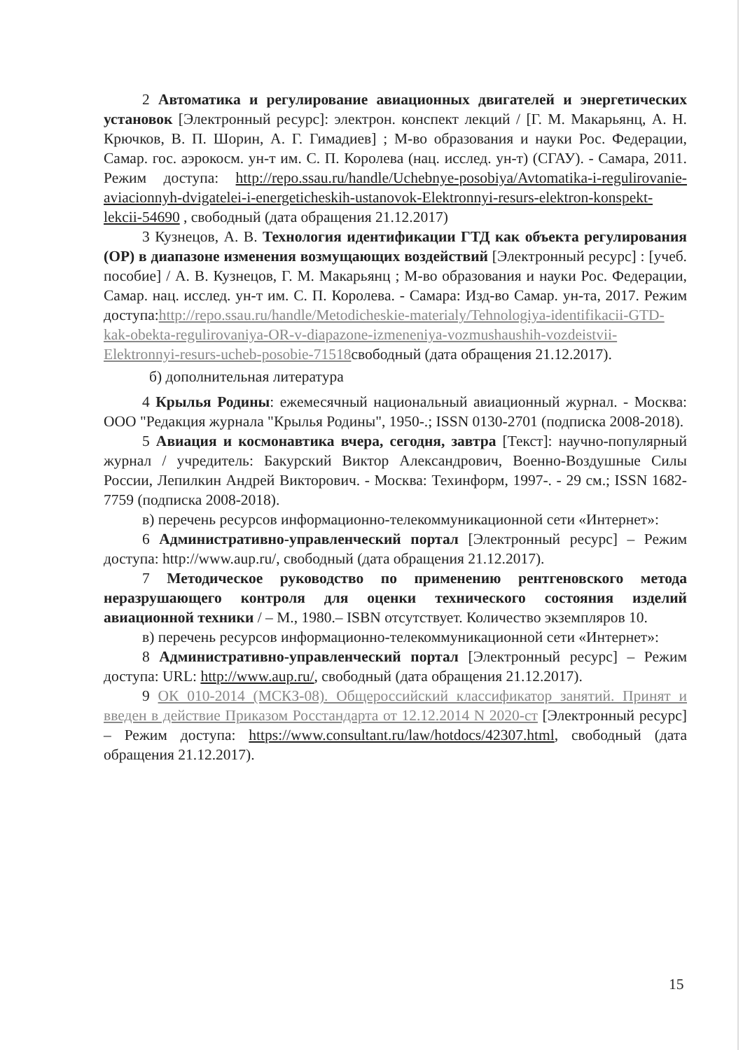2 Автоматика и регулирование авиационных двигателей и энергетических установок [Электронный ресурс]: электрон. конспект лекций / [Г. М. Макарьянц, А. Н. Крючков, В. П. Шорин, А. Г. Гимадиев] ; М-во образования и науки Рос. Федерации, Самар. гос. аэрокосм. ун-т им. С. П. Королева (нац. исслед. ун-т) (СГАУ). - Самара, 2011. Режим доступа: http://repo.ssau.ru/handle/Uchebnye-posobiya/Avtomatika-i-regulirovanie-aviacionnyh-dvigatelei-i-energeticheskih-ustanovok-Elektronnyi-resurs-elektron-konspekt-lekcii-54690 , свободный (дата обращения 21.12.2017)
3 Кузнецов, А. В. Технология идентификации ГТД как объекта регулирования (ОР) в диапазоне изменения возмущающих воздействий [Электронный ресурс] : [учеб. пособие] / А. В. Кузнецов, Г. М. Макарьянц ; М-во образования и науки Рос. Федерации, Самар. нац. исслед. ун-т им. С. П. Королева. - Самара: Изд-во Самар. ун-та, 2017. Режим доступа:http://repo.ssau.ru/handle/Metodicheskie-materialy/Tehnologiya-identifikacii-GTD-kak-obekta-regulirovaniya-OR-v-diapazone-izmeneniya-vozmushaushih-vozdeistvii-Elektronnyi-resurs-ucheb-posobie-71518свободный (дата обращения 21.12.2017).
б) дополнительная литература
4 Крылья Родины: ежемесячный национальный авиационный журнал. - Москва: ООО "Редакция журнала "Крылья Родины", 1950-.; ISSN 0130-2701 (подписка 2008-2018).
5 Авиация и космонавтика вчера, сегодня, завтра [Текст]: научно-популярный журнал / учредитель: Бакурский Виктор Александрович, Военно-Воздушные Силы России, Лепилкин Андрей Викторович. - Москва: Техинформ, 1997-. - 29 см.; ISSN 1682-7759 (подписка 2008-2018).
в) перечень ресурсов информационно-телекоммуникационной сети «Интернет»:
6 Административно-управленческий портал [Электронный ресурс] – Режим доступа: http://www.aup.ru/, свободный (дата обращения 21.12.2017).
7 Методическое руководство по применению рентгеновского метода неразрушающего контроля для оценки технического состояния изделий авиационной техники / – М., 1980.– ISBN отсутствует. Количество экземпляров 10.
в) перечень ресурсов информационно-телекоммуникационной сети «Интернет»:
8 Административно-управленческий портал [Электронный ресурс] – Режим доступа: URL: http://www.aup.ru/, свободный (дата обращения 21.12.2017).
9 ОК 010-2014 (МСКЗ-08). Общероссийский классификатор занятий. Принят и введен в действие Приказом Росстандарта от 12.12.2014 N 2020-ст [Электронный ресурс] – Режим доступа: https://www.consultant.ru/law/hotdocs/42307.html, свободный (дата обращения 21.12.2017).
15